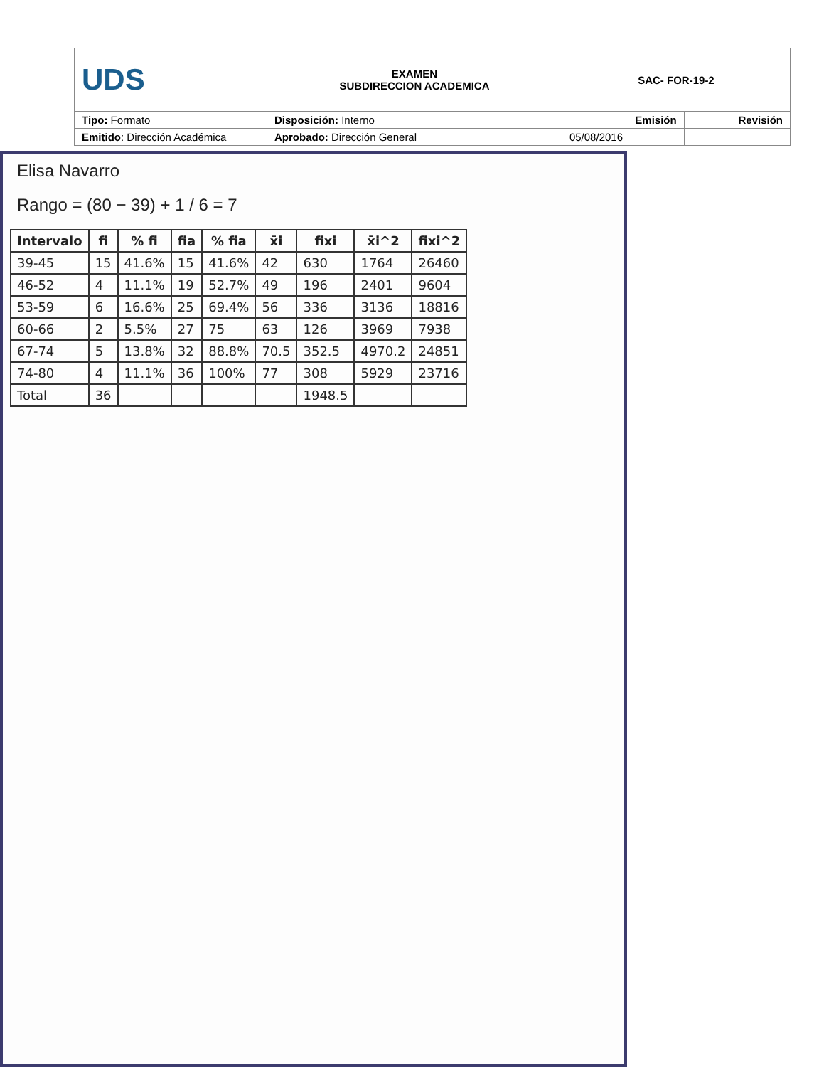| UDS | EXAMEN SUBDIRECCION ACADEMICA | SAC- FOR-19-2 | |
| Tipo: Formato | Disposición: Interno | Emisión | Revisión |
| Emitido : Dirección Académica | Aprobado: Dirección General | 05/08/2016 | |
Elisa Navarro
Rango = (80 − 39) + 1 / 6 = 7
| Intervalo | fi | % fi | fia | % fia | x̄i | fixi | x̄i^2 | fixi^2 |
| --- | --- | --- | --- | --- | --- | --- | --- | --- |
| 39-45 | 15 | 41.6% | 15 | 41.6% | 42 | 630 | 1764 | 26460 |
| 46-52 | 4 | 11.1% | 19 | 52.7% | 49 | 196 | 2401 | 9604 |
| 53-59 | 6 | 16.6% | 25 | 69.4% | 56 | 336 | 3136 | 18816 |
| 60-66 | 2 | 5.5% | 27 | 75 | 63 | 126 | 3969 | 7938 |
| 67-74 | 5 | 13.8% | 32 | 88.8% | 70.5 | 352.5 | 4970.2 | 24851 |
| 74-80 | 4 | 11.1% | 36 | 100% | 77 | 308 | 5929 | 23716 |
| Total | 36 | | | | | 1948.5 | | |